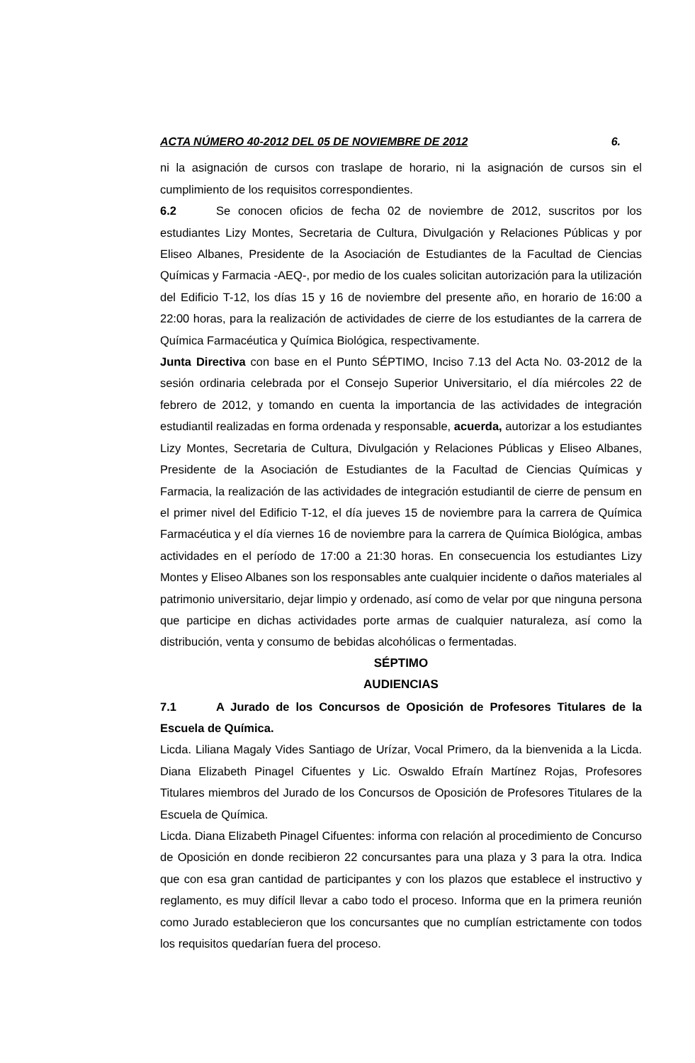ACTA NÚMERO 40-2012 DEL 05 DE NOVIEMBRE DE 2012 6.
ni la asignación de cursos con traslape de horario, ni la asignación de cursos sin el cumplimiento de los requisitos correspondientes.
6.2 Se conocen oficios de fecha 02 de noviembre de 2012, suscritos por los estudiantes Lizy Montes, Secretaria de Cultura, Divulgación y Relaciones Públicas y por Eliseo Albanes, Presidente de la Asociación de Estudiantes de la Facultad de Ciencias Químicas y Farmacia -AEQ-, por medio de los cuales solicitan autorización para la utilización del Edificio T-12, los días 15 y 16 de noviembre del presente año, en horario de 16:00 a 22:00 horas, para la realización de actividades de cierre de los estudiantes de la carrera de Química Farmacéutica y Química Biológica, respectivamente.
Junta Directiva con base en el Punto SÉPTIMO, Inciso 7.13 del Acta No. 03-2012 de la sesión ordinaria celebrada por el Consejo Superior Universitario, el día miércoles 22 de febrero de 2012, y tomando en cuenta la importancia de las actividades de integración estudiantil realizadas en forma ordenada y responsable, acuerda, autorizar a los estudiantes Lizy Montes, Secretaria de Cultura, Divulgación y Relaciones Públicas y Eliseo Albanes, Presidente de la Asociación de Estudiantes de la Facultad de Ciencias Químicas y Farmacia, la realización de las actividades de integración estudiantil de cierre de pensum en el primer nivel del Edificio T-12, el día jueves 15 de noviembre para la carrera de Química Farmacéutica y el día viernes 16 de noviembre para la carrera de Química Biológica, ambas actividades en el período de 17:00 a 21:30 horas. En consecuencia los estudiantes Lizy Montes y Eliseo Albanes son los responsables ante cualquier incidente o daños materiales al patrimonio universitario, dejar limpio y ordenado, así como de velar por que ninguna persona que participe en dichas actividades porte armas de cualquier naturaleza, así como la distribución, venta y consumo de bebidas alcohólicas o fermentadas.
SÉPTIMO
AUDIENCIAS
7.1 A Jurado de los Concursos de Oposición de Profesores Titulares de la Escuela de Química.
Licda. Liliana Magaly Vides Santiago de Urízar, Vocal Primero, da la bienvenida a la Licda. Diana Elizabeth Pinagel Cifuentes y Lic. Oswaldo Efraín Martínez Rojas, Profesores Titulares miembros del Jurado de los Concursos de Oposición de Profesores Titulares de la Escuela de Química.
Licda. Diana Elizabeth Pinagel Cifuentes: informa con relación al procedimiento de Concurso de Oposición en donde recibieron 22 concursantes para una plaza y 3 para la otra. Indica que con esa gran cantidad de participantes y con los plazos que establece el instructivo y reglamento, es muy difícil llevar a cabo todo el proceso. Informa que en la primera reunión como Jurado establecieron que los concursantes que no cumplían estrictamente con todos los requisitos quedarían fuera del proceso.